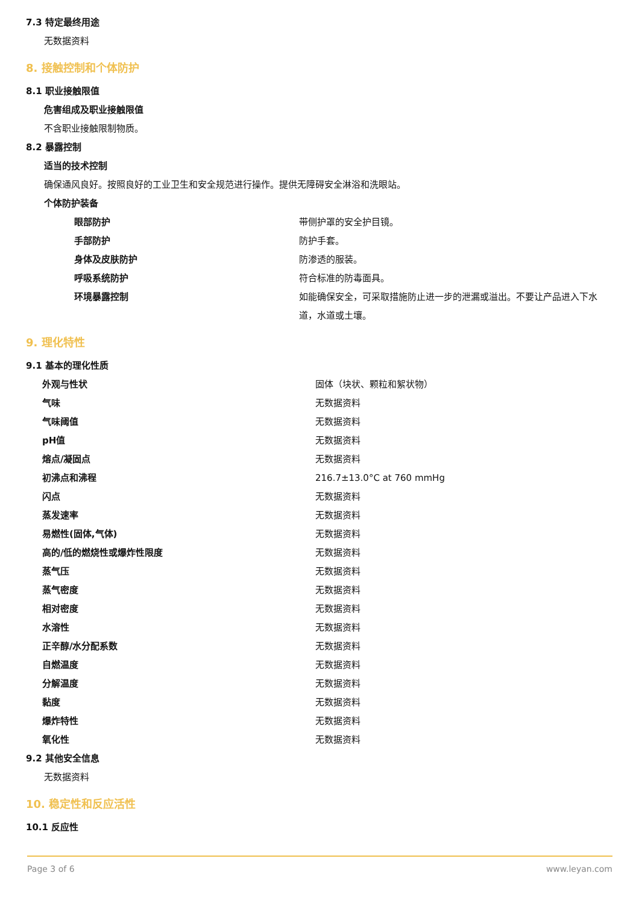7.3 特定最终用途
无数据资料
8. 接触控制和个体防护
8.1 职业接触限值
危害组成及职业接触限值
不含职业接触限制物质。
8.2 暴露控制
适当的技术控制
确保通风良好。按照良好的工业卫生和安全规范进行操作。提供无障碍安全淋浴和洗眼站。
个体防护装备
| 眼部防护 | 带侧护罩的安全护目镜。 |
| 手部防护 | 防护手套。 |
| 身体及皮肤防护 | 防渗透的服装。 |
| 呼吸系统防护 | 符合标准的防毒面具。 |
| 环境暴露控制 | 如能确保安全，可采取措施防止进一步的泄漏或溢出。不要让产品进入下水道，水道或土壤。 |
9. 理化特性
9.1 基本的理化性质
| 外观与性状 | 固体（块状、颗粒和絮状物） |
| 气味 | 无数据资料 |
| 气味阈值 | 无数据资料 |
| pH值 | 无数据资料 |
| 熔点/凝固点 | 无数据资料 |
| 初沸点和沸程 | 216.7±13.0°C at 760 mmHg |
| 闪点 | 无数据资料 |
| 蒸发速率 | 无数据资料 |
| 易燃性(固体,气体) | 无数据资料 |
| 高的/低的燃烧性或爆炸性限度 | 无数据资料 |
| 蒸气压 | 无数据资料 |
| 蒸气密度 | 无数据资料 |
| 相对密度 | 无数据资料 |
| 水溶性 | 无数据资料 |
| 正辛醇/水分配系数 | 无数据资料 |
| 自燃温度 | 无数据资料 |
| 分解温度 | 无数据资料 |
| 黏度 | 无数据资料 |
| 爆炸特性 | 无数据资料 |
| 氧化性 | 无数据资料 |
9.2 其他安全信息
无数据资料
10. 稳定性和反应活性
10.1 反应性
Page 3 of 6 www.leyan.com